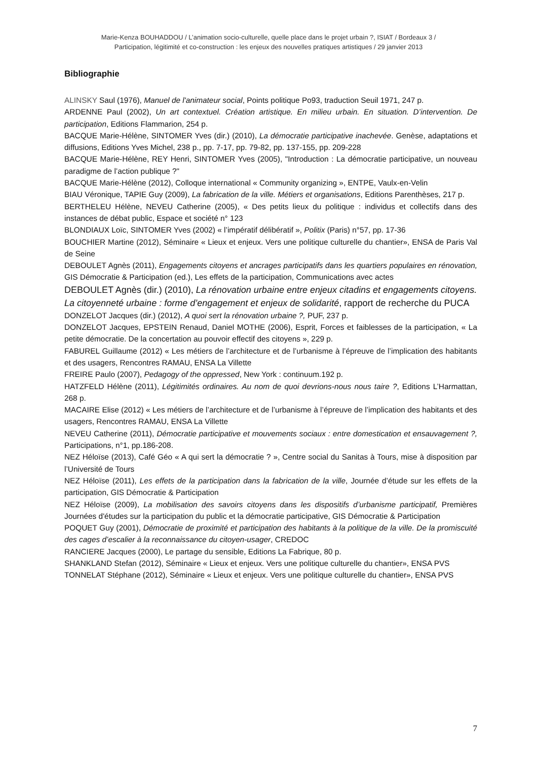Marie-Kenza BOUHADDOU / L’animation socio-culturelle, quelle place dans le projet urbain ?, ISIAT / Bordeaux 3 /
Participation, légitimité et co-construction : les enjeux des nouvelles pratiques artistiques / 29 janvier 2013
Bibliographie
ALINSKY Saul (1976), Manuel de l'animateur social, Points politique Po93, traduction Seuil 1971, 247 p.
ARDENNE Paul (2002), Un art contextuel. Création artistique. En milieu urbain. En situation. D’intervention. De participation, Editions Flammarion, 254 p.
BACQUE Marie-Hélène, SINTOMER Yves (dir.) (2010), La démocratie participative inachevée. Genèse, adaptations et diffusions, Editions Yves Michel, 238 p., pp. 7-17, pp. 79-82, pp. 137-155, pp. 209-228
BACQUE Marie-Hélène, REY Henri, SINTOMER Yves (2005), "Introduction : La démocratie participative, un nouveau paradigme de l’action publique ?"
BACQUE Marie-Hélène (2012), Colloque international « Community organizing », ENTPE, Vaulx-en-Velin
BIAU Véronique, TAPIE Guy (2009), La fabrication de la ville. Métiers et organisations, Editions Parenthèses, 217 p.
BERTHELEU Hélène, NEVEU Catherine (2005), « Des petits lieux du politique : individus et collectifs dans des instances de débat public, Espace et société n° 123
BLONDIAUX Loïc, SINTOMER Yves (2002) « l’impératif délibératif », Politix (Paris) n°57, pp. 17-36
BOUCHIER Martine (2012), Séminaire « Lieux et enjeux. Vers une politique culturelle du chantier», ENSA de Paris Val de Seine
DEBOULET Agnès (2011), Engagements citoyens et ancrages participatifs dans les quartiers populaires en rénovation, GIS Démocratie & Participation (ed.), Les effets de la participation, Communications avec actes
DEBOULET Agnès (dir.) (2010), La rénovation urbaine entre enjeux citadins et engagements citoyens. La citoyenneté urbaine : forme d’engagement et enjeux de solidarité, rapport de recherche du PUCA
DONZELOT Jacques (dir.) (2012), A quoi sert la rénovation urbaine ?, PUF, 237 p.
DONZELOT Jacques, EPSTEIN Renaud, Daniel MOTHE (2006), Esprit, Forces et faiblesses de la participation, « La petite démocratie. De la concertation au pouvoir effectif des citoyens », 229 p.
FABUREL Guillaume (2012) « Les métiers de l’architecture et de l’urbanisme à l’épreuve de l’implication des habitants et des usagers, Rencontres RAMAU, ENSA La Villette
FREIRE Paulo (2007), Pedagogy of the oppressed, New York : continuum.192 p.
HATZFELD Hélène (2011), Légitimités ordinaires. Au nom de quoi devrions-nous nous taire ?, Editions L’Harmattan, 268 p.
MACAIRE Elise (2012) « Les métiers de l’architecture et de l’urbanisme à l’épreuve de l’implication des habitants et des usagers, Rencontres RAMAU, ENSA La Villette
NEVEU Catherine (2011), Démocratie participative et mouvements sociaux : entre domestication et ensauvagement ?, Participations, n°1, pp.186-208.
NEZ Héloïse (2013), Café Géo « A qui sert la démocratie ? », Centre social du Sanitas à Tours, mise à disposition par l’Université de Tours
NEZ Héloïse (2011), Les effets de la participation dans la fabrication de la ville, Journée d’étude sur les effets de la participation, GIS Démocratie & Participation
NEZ Héloïse (2009), La mobilisation des savoirs citoyens dans les dispositifs d’urbanisme participatif, Premières Journées d'études sur la participation du public et la démocratie participative, GIS Démocratie & Participation
POQUET Guy (2001), Démocratie de proximité et participation des habitants à la politique de la ville. De la promiscuité des cages d’escalier à la reconnaissance du citoyen-usager, CREDOC
RANCIERE Jacques (2000), Le partage du sensible, Editions La Fabrique, 80 p.
SHANKLAND Stefan (2012), Séminaire « Lieux et enjeux. Vers une politique culturelle du chantier», ENSA PVS
TONNELAT Stéphane (2012), Séminaire « Lieux et enjeux. Vers une politique culturelle du chantier», ENSA PVS
7